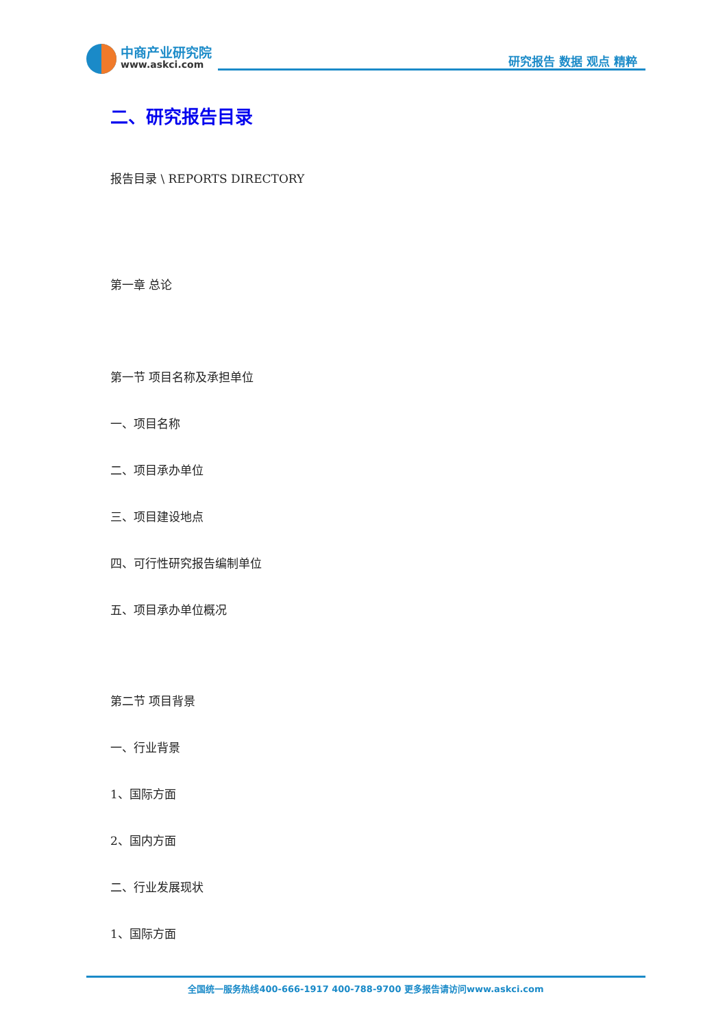中商产业研究院
www.askci.com 研究报告 数据 观点 精粹
二、研究报告目录
报告目录 \ REPORTS DIRECTORY
第一章 总论
第一节 项目名称及承担单位
一、项目名称
二、项目承办单位
三、项目建设地点
四、可行性研究报告编制单位
五、项目承办单位概况
第二节 项目背景
一、行业背景
1、国际方面
2、国内方面
二、行业发展现状
1、国际方面
全国统一服务热线400-666-1917 400-788-9700 更多报告请访问www.askci.com